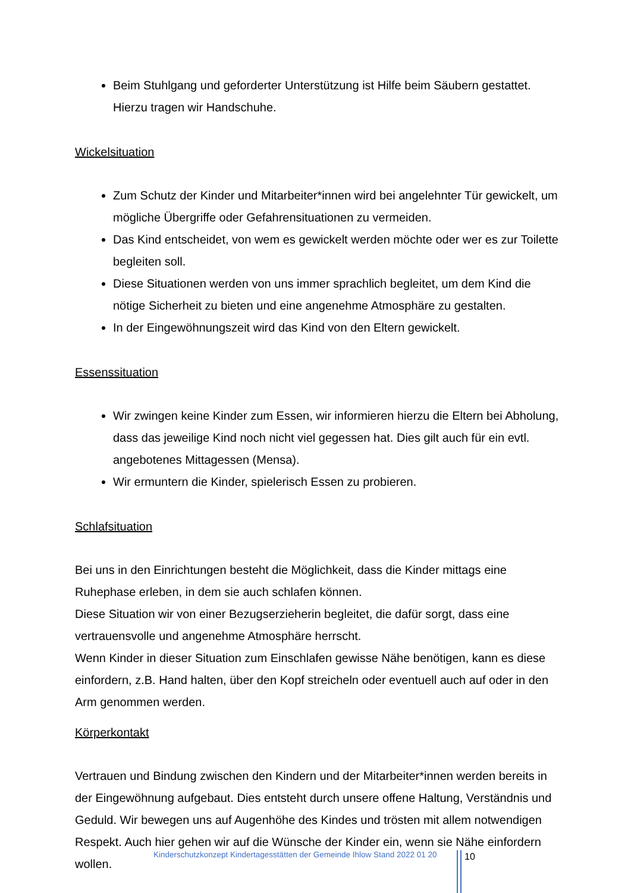Beim Stuhlgang und geforderter Unterstützung ist Hilfe beim Säubern gestattet. Hierzu tragen wir Handschuhe.
Wickelsituation
Zum Schutz der Kinder und Mitarbeiter*innen wird bei angelehnter Tür gewickelt, um mögliche Übergriffe oder Gefahrensituationen zu vermeiden.
Das Kind entscheidet, von wem es gewickelt werden möchte oder wer es zur Toilette begleiten soll.
Diese Situationen werden von uns immer sprachlich begleitet, um dem Kind die nötige Sicherheit zu bieten und eine angenehme Atmosphäre zu gestalten.
In der Eingewöhnungszeit wird das Kind von den Eltern gewickelt.
Essenssituation
Wir zwingen keine Kinder zum Essen, wir informieren hierzu die Eltern bei Abholung, dass das jeweilige Kind noch nicht viel gegessen hat. Dies gilt auch für ein evtl. angebotenes Mittagessen (Mensa).
Wir ermuntern die Kinder, spielerisch Essen zu probieren.
Schlafsituation
Bei uns in den Einrichtungen besteht die Möglichkeit, dass die Kinder mittags eine Ruhephase erleben, in dem sie auch schlafen können.
Diese Situation wir von einer Bezugserzieherin begleitet, die dafür sorgt, dass eine vertrauensvolle und angenehme Atmosphäre herrscht.
Wenn Kinder in dieser Situation zum Einschlafen gewisse Nähe benötigen, kann es diese einfordern, z.B. Hand halten, über den Kopf streicheln oder eventuell auch auf oder in den Arm genommen werden.
Körperkontakt
Vertrauen und Bindung zwischen den Kindern und der Mitarbeiter*innen werden bereits in der Eingewöhnung aufgebaut. Dies entsteht durch unsere offene Haltung, Verständnis und Geduld. Wir bewegen uns auf Augenhöhe des Kindes und trösten mit allem notwendigen Respekt. Auch hier gehen wir auf die Wünsche der Kinder ein, wenn sie Nähe einfordern wollen.
Kinderschutzkonzept Kindertagesstätten der Gemeinde Ihlow Stand 2022 01 20
10